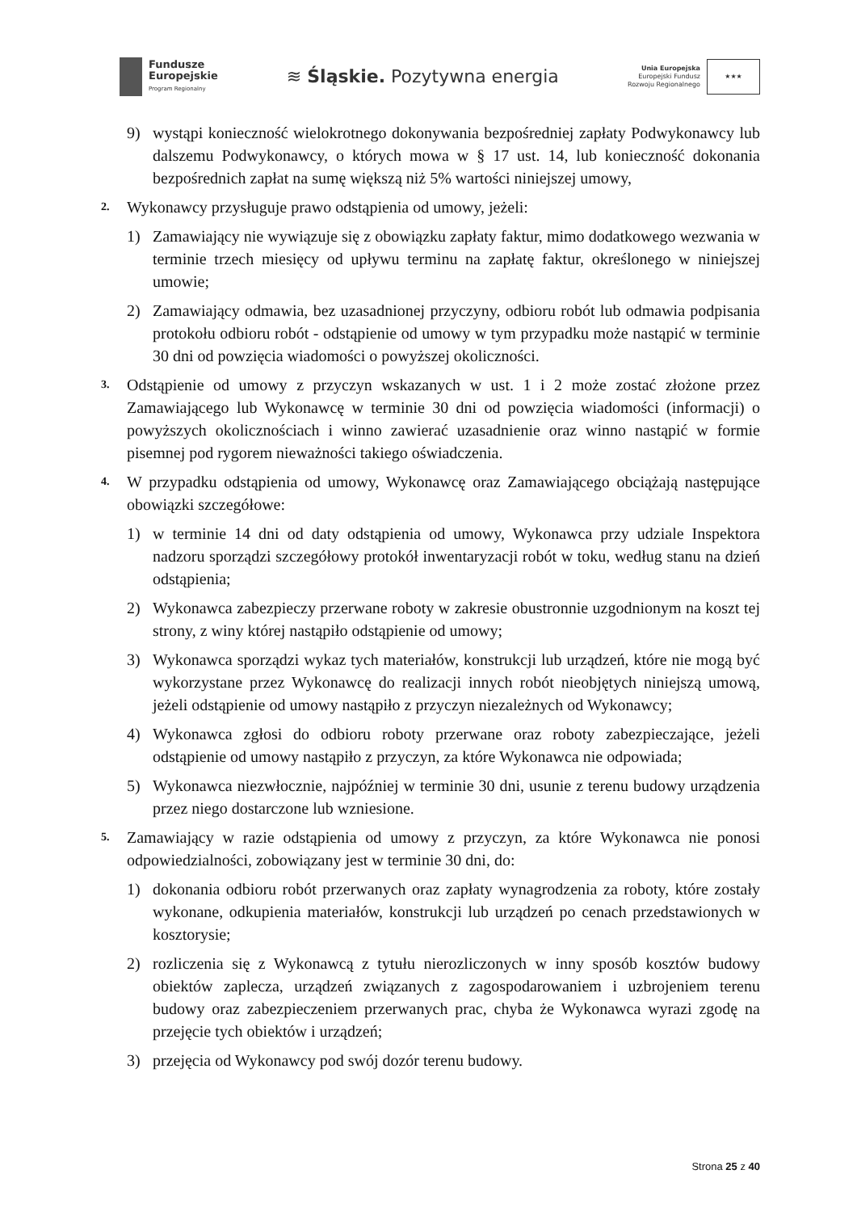Fundusze
Europejskie
Program Regionalny
≋ Śląskie. Pozytywna energia
Unia Europejska
Europejski Fundusz
Rozwoju Regionalnego
★★★
9) wystąpi konieczność wielokrotnego dokonywania bezpośredniej zapłaty Podwykonawcy lub dalszemu Podwykonawcy, o których mowa w § 17 ust. 14, lub konieczność dokonania bezpośrednich zapłat na sumę większą niż 5% wartości niniejszej umowy,
2. Wykonawcy przysługuje prawo odstąpienia od umowy, jeżeli:
1) Zamawiający nie wywiązuje się z obowiązku zapłaty faktur, mimo dodatkowego wezwania w terminie trzech miesięcy od upływu terminu na zapłatę faktur, określonego w niniejszej umowie;
2) Zamawiający odmawia, bez uzasadnionej przyczyny, odbioru robót lub odmawia podpisania protokołu odbioru robót - odstąpienie od umowy w tym przypadku może nastąpić w terminie 30 dni od powzięcia wiadomości o powyższej okoliczności.
3. Odstąpienie od umowy z przyczyn wskazanych w ust. 1 i 2 może zostać złożone przez Zamawiającego lub Wykonawcę w terminie 30 dni od powzięcia wiadomości (informacji) o powyższych okolicznościach i winno zawierać uzasadnienie oraz winno nastąpić w formie pisemnej pod rygorem nieważności takiego oświadczenia.
4. W przypadku odstąpienia od umowy, Wykonawcę oraz Zamawiającego obciążają następujące obowiązki szczegółowe:
1) w terminie 14 dni od daty odstąpienia od umowy, Wykonawca przy udziale Inspektora nadzoru sporządzi szczegółowy protokół inwentaryzacji robót w toku, według stanu na dzień odstąpienia;
2) Wykonawca zabezpieczy przerwane roboty w zakresie obustronnie uzgodnionym na koszt tej strony, z winy której nastąpiło odstąpienie od umowy;
3) Wykonawca sporządzi wykaz tych materiałów, konstrukcji lub urządzeń, które nie mogą być wykorzystane przez Wykonawcę do realizacji innych robót nieobjętych niniejszą umową, jeżeli odstąpienie od umowy nastąpiło z przyczyn niezależnych od Wykonawcy;
4) Wykonawca zgłosi do odbioru roboty przerwane oraz roboty zabezpieczające, jeżeli odstąpienie od umowy nastąpiło z przyczyn, za które Wykonawca nie odpowiada;
5) Wykonawca niezwłocznie, najpóźniej w terminie 30 dni, usunie z terenu budowy urządzenia przez niego dostarczone lub wzniesione.
5. Zamawiający w razie odstąpienia od umowy z przyczyn, za które Wykonawca nie ponosi odpowiedzialności, zobowiązany jest w terminie 30 dni, do:
1) dokonania odbioru robót przerwanych oraz zapłaty wynagrodzenia za roboty, które zostały wykonane, odkupienia materiałów, konstrukcji lub urządzeń po cenach przedstawionych w kosztorysie;
2) rozliczenia się z Wykonawcą z tytułu nierozliczonych w inny sposób kosztów budowy obiektów zaplecza, urządzeń związanych z zagospodarowaniem i uzbrojeniem terenu budowy oraz zabezpieczeniem przerwanych prac, chyba że Wykonawca wyrazi zgodę na przejęcie tych obiektów i urządzeń;
3) przejęcia od Wykonawcy pod swój dozór terenu budowy.
Strona 25 z 40